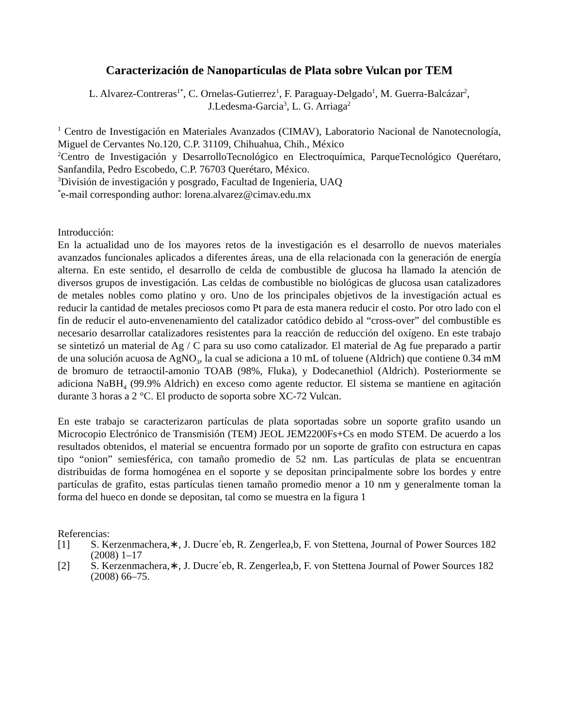Caracterización de Nanopartículas de Plata sobre Vulcan por TEM
L. Alvarez-Contreras<sup>1*</sup>, C. Ornelas-Gutierrez<sup>1</sup>, F. Paraguay-Delgado<sup>1</sup>, M. Guerra-Balcázar<sup>2</sup>,
J.Ledesma-Garcia<sup>3</sup>, L. G. Arriaga<sup>2</sup>
<sup>1</sup> Centro de Investigación en Materiales Avanzados (CIMAV), Laboratorio Nacional de Nanotecnología, Miguel de Cervantes No.120, C.P. 31109, Chihuahua, Chih., México
<sup>2</sup> Centro de Investigación y DesarrolloTecnológico en Electroquímica, ParqueTecnológico Querétaro, Sanfandila, Pedro Escobedo, C.P. 76703 Querétaro, México.
<sup>3</sup> División de investigación y posgrado, Facultad de Ingenieria, UAQ
<sup>*</sup> e-mail corresponding author: lorena.alvarez@cimav.edu.mx
Introducción:
En la actualidad uno de los mayores retos de la investigación es el desarrollo de nuevos materiales avanzados funcionales aplicados a diferentes áreas, una de ella relacionada con la generación de energía alterna. En este sentido, el desarrollo de celda de combustible de glucosa ha llamado la atención de diversos grupos de investigación. Las celdas de combustible no biológicas de glucosa usan catalizadores de metales nobles como platino y oro. Uno de los principales objetivos de la investigación actual es reducir la cantidad de metales preciosos como Pt para de esta manera reducir el costo. Por otro lado con el fin de reducir el auto-envenenamiento del catalizador catódico debido al “cross-over” del combustible es necesario desarrollar catalizadores resistentes para la reacción de reducción del oxígeno. En este trabajo se sintetizó un material de Ag / C para su uso como catalizador. El material de Ag fue preparado a partir de una solución acuosa de AgNO<sub>3</sub>, la cual se adiciona a 10 mL of toluene (Aldrich) que contiene 0.34 mM de bromuro de tetraoctil-amonio TOAB (98%, Fluka), y Dodecanethiol (Aldrich). Posteriormente se adiciona NaBH<sub>4</sub> (99.9% Aldrich) en exceso como agente reductor. El sistema se mantiene en agitación durante 3 horas a 2 °C. El producto de soporta sobre XC-72 Vulcan.
En este trabajo se caracterizaron partículas de plata soportadas sobre un soporte grafito usando un Microcopio Electrónico de Transmisión (TEM) JEOL JEM2200Fs+Cs en modo STEM. De acuerdo a los resultados obtenidos, el material se encuentra formado por un soporte de grafito con estructura en capas tipo “onion” semiesférica, con tamaño promedio de 52 nm. Las partículas de plata se encuentran distribuidas de forma homogénea en el soporte y se depositan principalmente sobre los bordes y entre partículas de grafito, estas partículas tienen tamaño promedio menor a 10 nm y generalmente toman la forma del hueco en donde se depositan, tal como se muestra en la figura 1
Referencias:
[1] S. Kerzenmachera,∗, J. Ducre´eb, R. Zengerlea,b, F. von Stettena, Journal of Power Sources 182 (2008) 1–17
[2] S. Kerzenmachera,∗, J. Ducre´eb, R. Zengerlea,b, F. von Stettena Journal of Power Sources 182 (2008) 66–75.